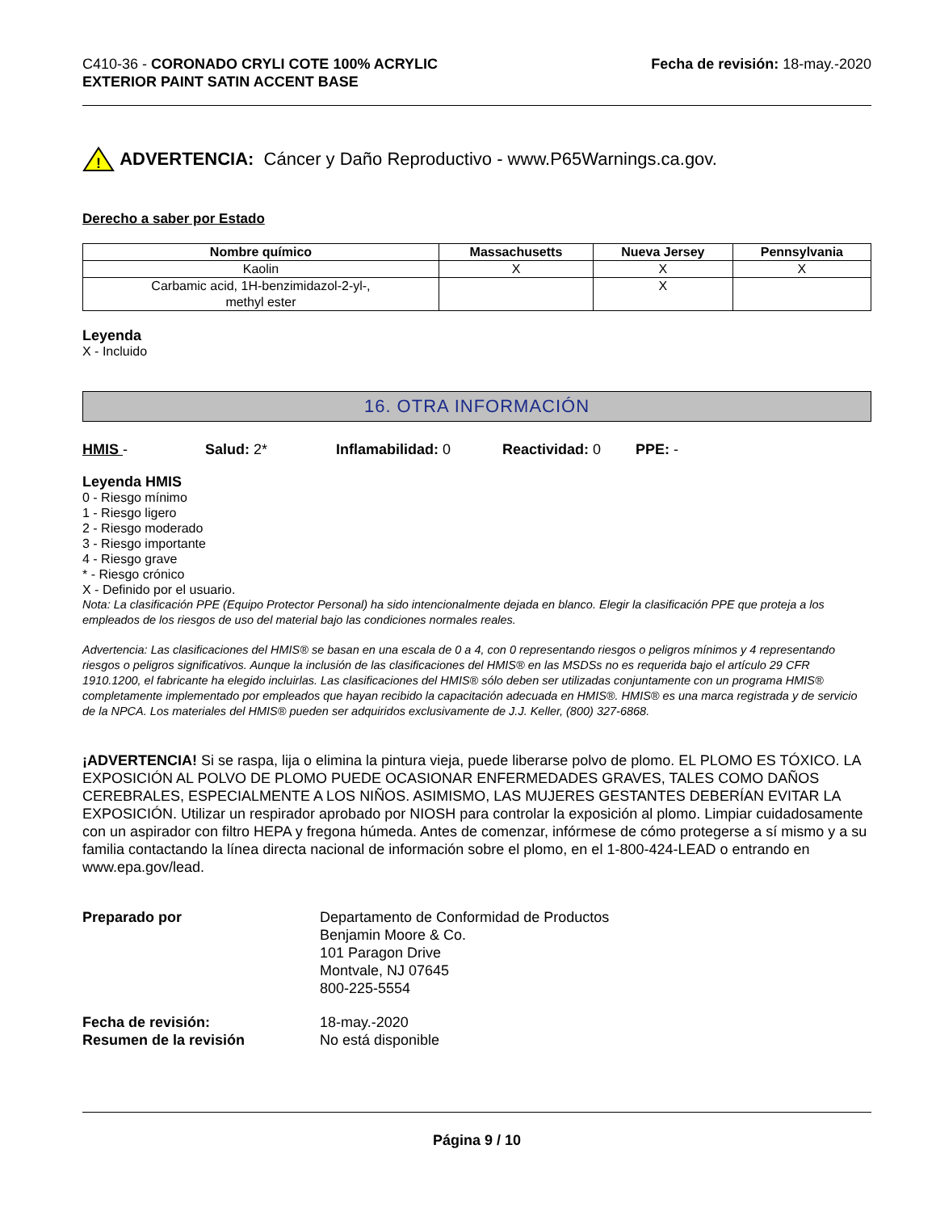C410-36 - CORONADO CRYLI COTE 100% ACRYLIC
EXTERIOR PAINT SATIN ACCENT BASE
Fecha de revisión: 18-may.-2020
!
ADVERTENCIA: Cáncer y Daño Reproductivo - www.P65Warnings.ca.gov.
Derecho a saber por Estado
| Nombre químico | Massachusetts | Nueva Jersey | Pennsylvania |
| --- | --- | --- | --- |
| Kaolin | X | X | X |
| Carbamic acid, 1H-benzimidazol-2-yl-, methyl ester | | X | |
Leyenda
X - Incluido
16. OTRA INFORMACIÓN
HMIS - Salud: 2* Inflamabilidad: 0 Reactividad: 0 PPE: -
Leyenda HMIS
0 - Riesgo mínimo
1 - Riesgo ligero
2 - Riesgo moderado
3 - Riesgo importante
4 - Riesgo grave
* - Riesgo crónico
X - Definido por el usuario.
Nota: La clasificación PPE (Equipo Protector Personal) ha sido intencionalmente dejada en blanco. Elegir la clasificación PPE que proteja a los empleados de los riesgos de uso del material bajo las condiciones normales reales.
Advertencia: Las clasificaciones del HMIS® se basan en una escala de 0 a 4, con 0 representando riesgos o peligros mínimos y 4 representando riesgos o peligros significativos. Aunque la inclusión de las clasificaciones del HMIS® en las MSDSs no es requerida bajo el artículo 29 CFR 1910.1200, el fabricante ha elegido incluirlas. Las clasificaciones del HMIS® sólo deben ser utilizadas conjuntamente con un programa HMIS® completamente implementado por empleados que hayan recibido la capacitación adecuada en HMIS®. HMIS® es una marca registrada y de servicio de la NPCA. Los materiales del HMIS® pueden ser adquiridos exclusivamente de J.J. Keller, (800) 327-6868.
¡ADVERTENCIA! Si se raspa, lija o elimina la pintura vieja, puede liberarse polvo de plomo. EL PLOMO ES TÓXICO. LA EXPOSICIÓN AL POLVO DE PLOMO PUEDE OCASIONAR ENFERMEDADES GRAVES, TALES COMO DAÑOS CEREBRALES, ESPECIALMENTE A LOS NIÑOS. ASIMISMO, LAS MUJERES GESTANTES DEBERÍAN EVITAR LA EXPOSICIÓN. Utilizar un respirador aprobado por NIOSH para controlar la exposición al plomo. Limpiar cuidadosamente con un aspirador con filtro HEPA y fregona húmeda. Antes de comenzar, infórmese de cómo protegerse a sí mismo y a su familia contactando la línea directa nacional de información sobre el plomo, en el 1-800-424-LEAD o entrando en www.epa.gov/lead.
Preparado por
Departamento de Conformidad de Productos
Benjamin Moore & Co.
101 Paragon Drive
Montvale, NJ 07645
800-225-5554
Fecha de revisión:
18-may.-2020
Resumen de la revisión
No está disponible
Página 9 / 10